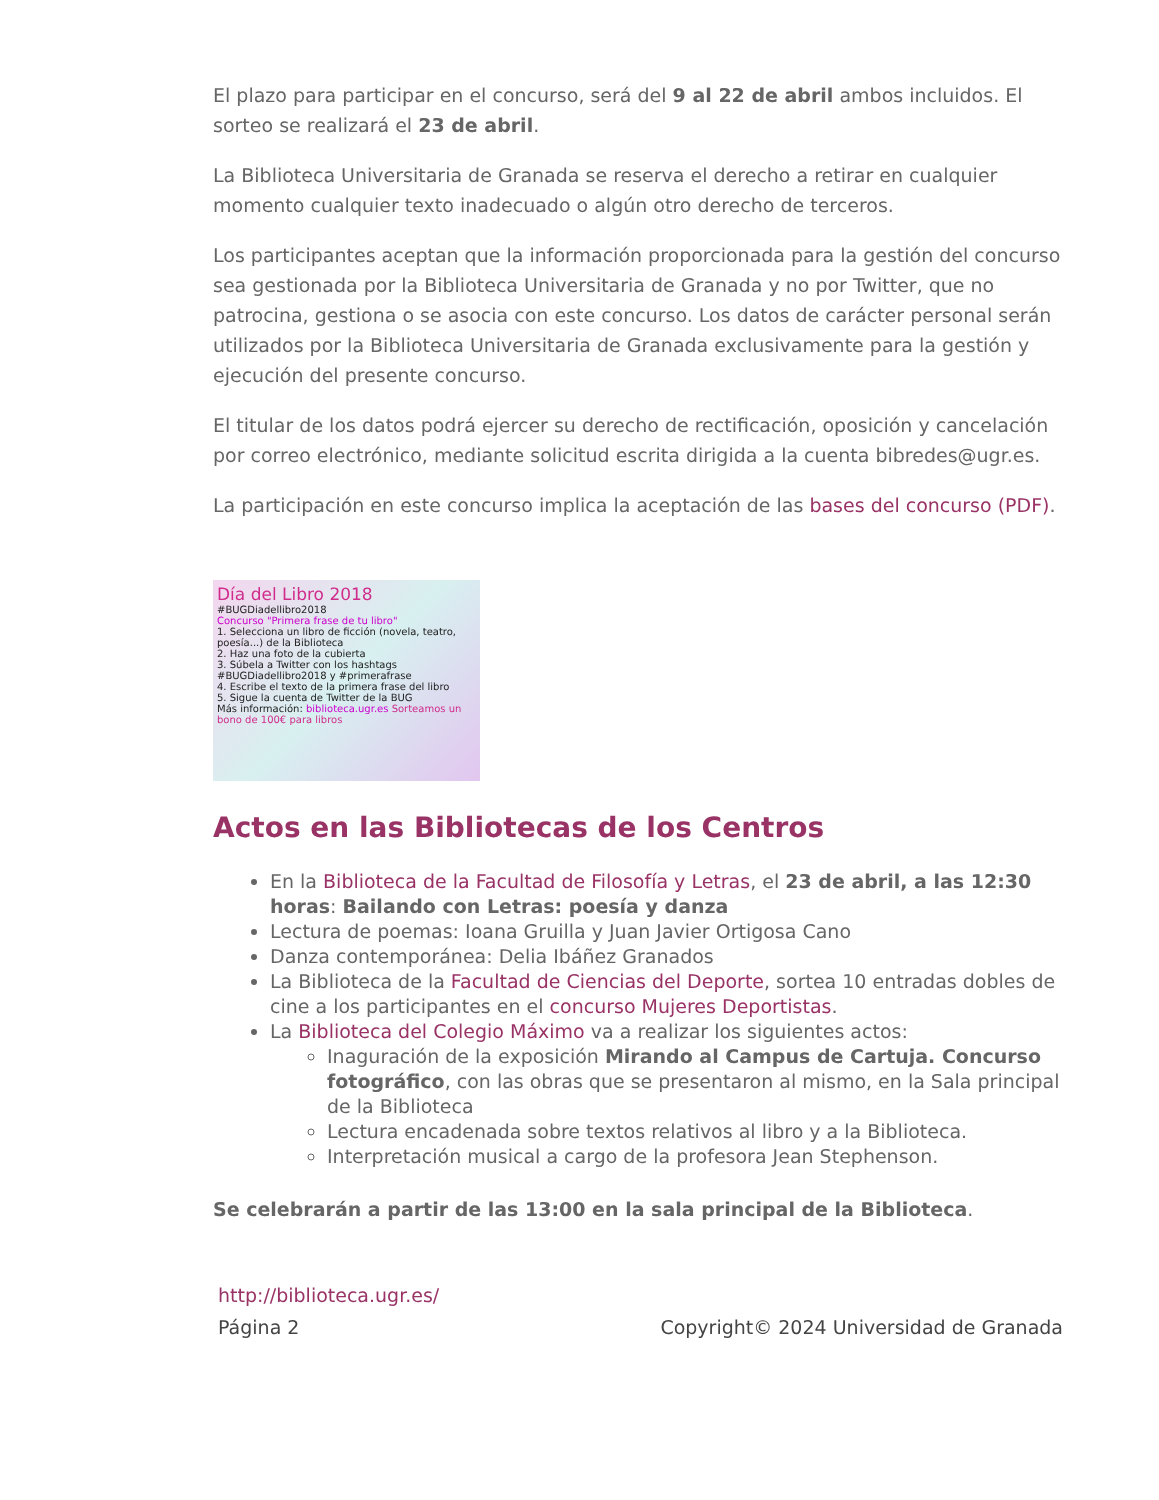El plazo para participar en el concurso, será del 9 al 22 de abril ambos incluidos. El sorteo se realizará el 23 de abril.
La Biblioteca Universitaria de Granada se reserva el derecho a retirar en cualquier momento cualquier texto inadecuado o algún otro derecho de terceros.
Los participantes aceptan que la información proporcionada para la gestión del concurso sea gestionada por la Biblioteca Universitaria de Granada y no por Twitter, que no patrocina, gestiona o se asocia con este concurso. Los datos de carácter personal serán utilizados por la Biblioteca Universitaria de Granada exclusivamente para la gestión y ejecución del presente concurso.
El titular de los datos podrá ejercer su derecho de rectificación, oposición y cancelación por correo electrónico, mediante solicitud escrita dirigida a la cuenta bibredes@ugr.es.
La participación en este concurso implica la aceptación de las bases del concurso (PDF).
Día del Libro 2018
#BUGDiadellibro2018
Concurso "Primera frase de tu libro"
1. Selecciona un libro de ficción (novela, teatro, poesía...) de la Biblioteca
2. Haz una foto de la cubierta
3. Súbela a Twitter con los hashtags #BUGDiadellibro2018 y #primerafrase
4. Escribe el texto de la primera frase del libro
5. Sigue la cuenta de Twitter de la BUG
Más información: biblioteca.ugr.es Sorteamos un bono de 100€ para libros
Actos en las Bibliotecas de los Centros
En la Biblioteca de la Facultad de Filosofía y Letras, el 23 de abril, a las 12:30 horas: Bailando con Letras: poesía y danza
Lectura de poemas: Ioana Gruilla y Juan Javier Ortigosa Cano
Danza contemporánea: Delia Ibáñez Granados
La Biblioteca de la Facultad de Ciencias del Deporte, sortea 10 entradas dobles de cine a los participantes en el concurso Mujeres Deportistas.
La Biblioteca del Colegio Máximo va a realizar los siguientes actos:
Inaguración de la exposición Mirando al Campus de Cartuja. Concurso fotográfico, con las obras que se presentaron al mismo, en la Sala principal de la Biblioteca
Lectura encadenada sobre textos relativos al libro y a la Biblioteca.
Interpretación musical a cargo de la profesora Jean Stephenson.
Se celebrarán a partir de las 13:00 en la sala principal de la Biblioteca.
http://biblioteca.ugr.es/
Página 2 Copyright© 2024 Universidad de Granada